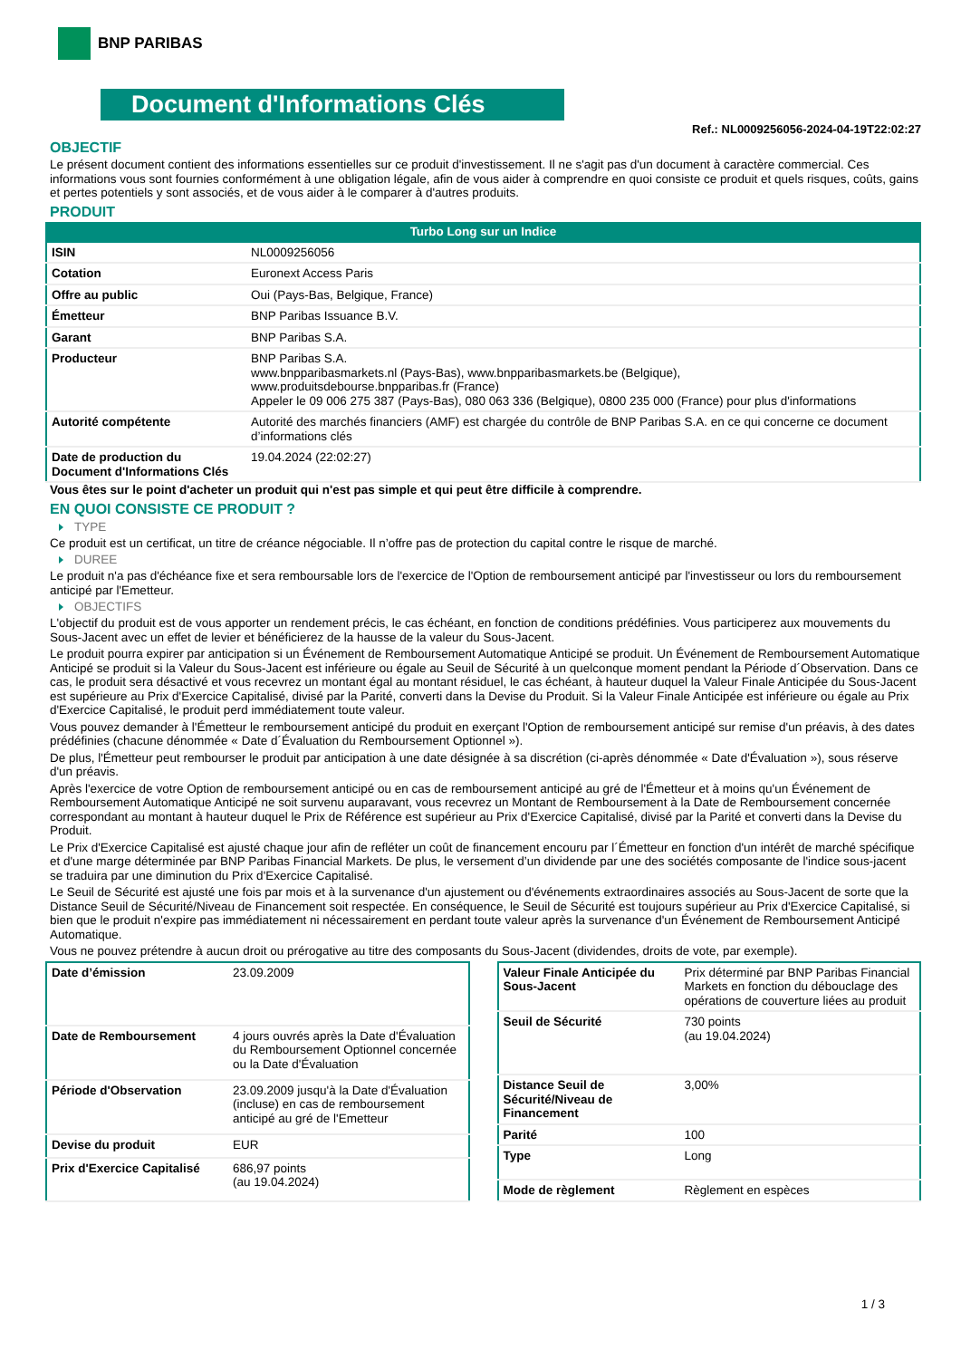BNP PARIBAS
Document d'Informations Clés
Ref.: NL0009256056-2024-04-19T22:02:27
OBJECTIF
Le présent document contient des informations essentielles sur ce produit d'investissement. Il ne s'agit pas d'un document à caractère commercial. Ces informations vous sont fournies conformément à une obligation légale, afin de vous aider à comprendre en quoi consiste ce produit et quels risques, coûts, gains et pertes potentiels y sont associés, et de vous aider à le comparer à d'autres produits.
PRODUIT
Turbo Long sur un Indice
| ISIN | NL0009256056 |
| Cotation | Euronext Access Paris |
| Offre au public | Oui (Pays-Bas, Belgique, France) |
| Émetteur | BNP Paribas Issuance B.V. |
| Garant | BNP Paribas S.A. |
| Producteur | BNP Paribas S.A. www.bnpparibasmarkets.nl (Pays-Bas), www.bnpparibasmarkets.be (Belgique), www.produitsdebourse.bnpparibas.fr (France) Appeler le 09 006 275 387 (Pays-Bas), 080 063 336 (Belgique), 0800 235 000 (France) pour plus d'informations |
| Autorité compétente | Autorité des marchés financiers (AMF) est chargée du contrôle de BNP Paribas S.A. en ce qui concerne ce document d’informations clés |
| Date de production du Document d'Informations Clés | 19.04.2024 (22:02:27) |
Vous êtes sur le point d'acheter un produit qui n'est pas simple et qui peut être difficile à comprendre.
EN QUOI CONSISTE CE PRODUIT ?
TYPE
Ce produit est un certificat, un titre de créance négociable. Il n’offre pas de protection du capital contre le risque de marché.
DUREE
Le produit n'a pas d'échéance fixe et sera remboursable lors de l'exercice de l'Option de remboursement anticipé par l'investisseur ou lors du remboursement anticipé par l'Emetteur.
OBJECTIFS
L'objectif du produit est de vous apporter un rendement précis, le cas échéant, en fonction de conditions prédéfinies. Vous participerez aux mouvements du Sous-Jacent avec un effet de levier et bénéficierez de la hausse de la valeur du Sous-Jacent.
Le produit pourra expirer par anticipation si un Événement de Remboursement Automatique Anticipé se produit. Un Événement de Remboursement Automatique Anticipé se produit si la Valeur du Sous-Jacent est inférieure ou égale au Seuil de Sécurité à un quelconque moment pendant la Période d´Observation. Dans ce cas, le produit sera désactivé et vous recevrez un montant égal au montant résiduel, le cas échéant, à hauteur duquel la Valeur Finale Anticipée du Sous-Jacent est supérieure au Prix d'Exercice Capitalisé, divisé par la Parité, converti dans la Devise du Produit. Si la Valeur Finale Anticipée est inférieure ou égale au Prix d'Exercice Capitalisé, le produit perd immédiatement toute valeur.
Vous pouvez demander à l'Émetteur le remboursement anticipé du produit en exerçant l'Option de remboursement anticipé sur remise d'un préavis, à des dates prédéfinies (chacune dénommée « Date d´Évaluation du Remboursement Optionnel »).
De plus, l'Émetteur peut rembourser le produit par anticipation à une date désignée à sa discrétion (ci-après dénommée « Date d'Évaluation »), sous réserve d'un préavis.
Après l'exercice de votre Option de remboursement anticipé ou en cas de remboursement anticipé au gré de l'Émetteur et à moins qu'un Événement de Remboursement Automatique Anticipé ne soit survenu auparavant, vous recevrez un Montant de Remboursement à la Date de Remboursement concernée correspondant au montant à hauteur duquel le Prix de Référence est supérieur au Prix d'Exercice Capitalisé, divisé par la Parité et converti dans la Devise du Produit.
Le Prix d'Exercice Capitalisé est ajusté chaque jour afin de refléter un coût de financement encouru par l´Émetteur en fonction d'un intérêt de marché spécifique et d'une marge déterminée par BNP Paribas Financial Markets. De plus, le versement d’un dividende par une des sociétés composante de l'indice sous-jacent se traduira par une diminution du Prix d'Exercice Capitalisé.
Le Seuil de Sécurité est ajusté une fois par mois et à la survenance d'un ajustement ou d'événements extraordinaires associés au Sous-Jacent de sorte que la Distance Seuil de Sécurité/Niveau de Financement soit respectée. En conséquence, le Seuil de Sécurité est toujours supérieur au Prix d'Exercice Capitalisé, si bien que le produit n'expire pas immédiatement ni nécessairement en perdant toute valeur après la survenance d'un Événement de Remboursement Anticipé Automatique.
Vous ne pouvez prétendre à aucun droit ou prérogative au titre des composants du Sous-Jacent (dividendes, droits de vote, par exemple).
| Date d’émission | 23.09.2009 |
| Date de Remboursement | 4 jours ouvrés après la Date d'Évaluation du Remboursement Optionnel concernée ou la Date d'Évaluation |
| Période d'Observation | 23.09.2009 jusqu'à la Date d'Évaluation (incluse) en cas de remboursement anticipé au gré de l'Emetteur |
| Devise du produit | EUR |
| Prix d'Exercice Capitalisé | 686,97 points (au 19.04.2024) |
| Valeur Finale Anticipée du Sous-Jacent | Prix déterminé par BNP Paribas Financial Markets en fonction du débouclage des opérations de couverture liées au produit |
| Seuil de Sécurité | 730 points (au 19.04.2024) |
| Distance Seuil de Sécurité/Niveau de Financement | 3,00% |
| Parité | 100 |
| Type | Long |
| Mode de règlement | Règlement en espèces |
1 / 3